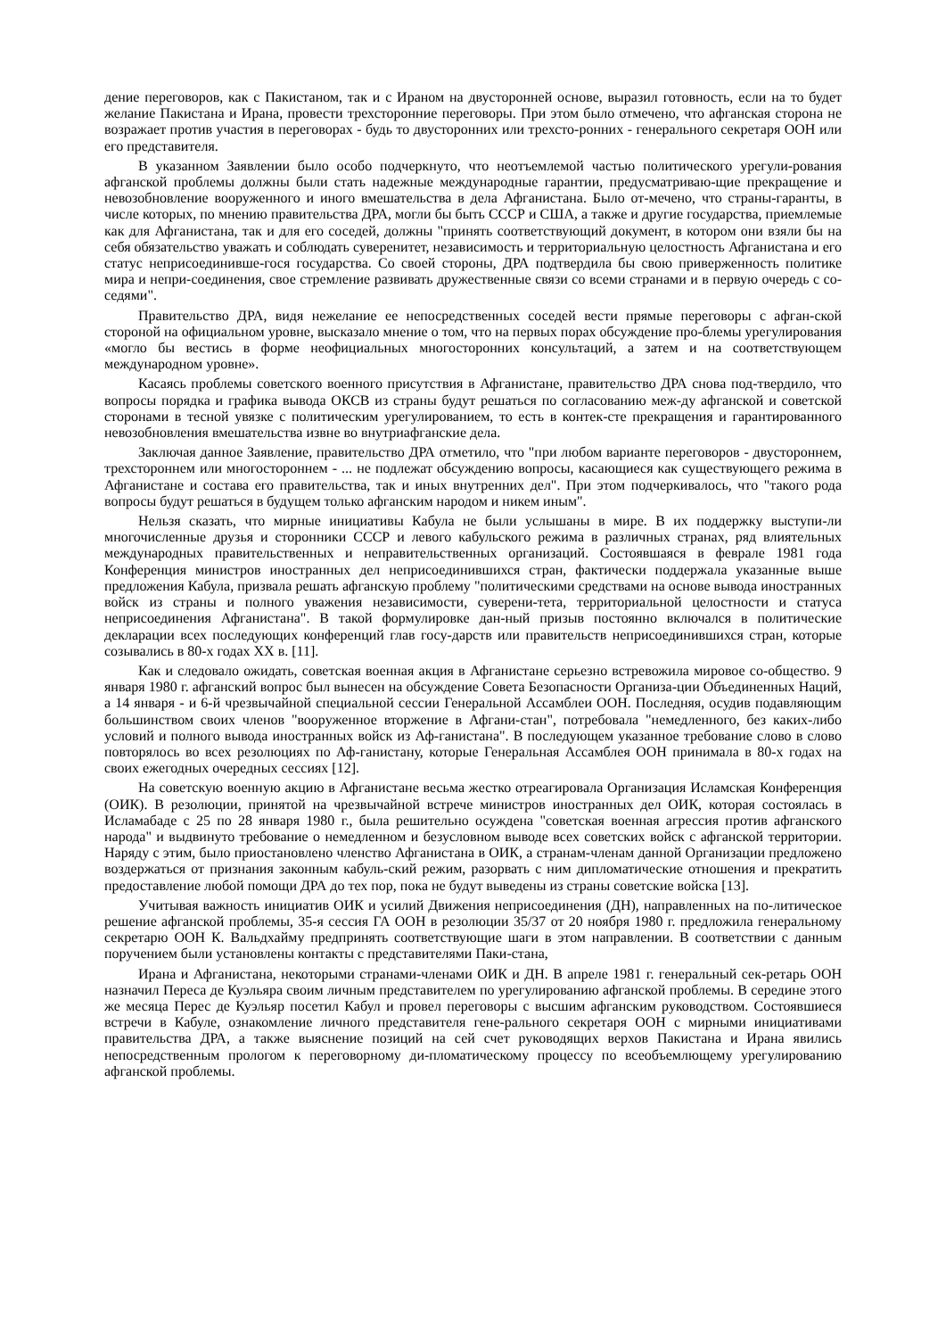дение переговоров, как с Пакистаном, так и с Ираном на двусторонней основе, выразил готовность, если на то будет желание Пакистана и Ирана, провести трехсторонние переговоры. При этом было отмечено, что афганская сторона не возражает против участия в переговорах - будь то двусторонних или трехсто-ронних - генерального секретаря ООН или его представителя.
В указанном Заявлении было особо подчеркнуто, что неотъемлемой частью политического урегули-рования афганской проблемы должны были стать надежные международные гарантии, предусматриваю-щие прекращение и невозобновление вооруженного и иного вмешательства в дела Афганистана. Было от-мечено, что страны-гаранты, в числе которых, по мнению правительства ДРА, могли бы быть СССР и США, а также и другие государства, приемлемые как для Афганистана, так и для его соседей, должны "принять соответствующий документ, в котором они взяли бы на себя обязательство уважать и соблюдать суверенитет, независимость и территориальную целостность Афганистана и его статус неприсоединивше-гося государства. Со своей стороны, ДРА подтвердила бы свою приверженность политике мира и непри-соединения, свое стремление развивать дружественные связи со всеми странами и в первую очередь с со-седями".
Правительство ДРА, видя нежелание ее непосредственных соседей вести прямые переговоры с афган-ской стороной на официальном уровне, высказало мнение о том, что на первых порах обсуждение про-блемы урегулирования «могло бы вестись в форме неофициальных многосторонних консультаций, а затем и на соответствующем международном уровне».
Касаясь проблемы советского военного присутствия в Афганистане, правительство ДРА снова под-твердило, что вопросы порядка и графика вывода ОКСВ из страны будут решаться по согласованию меж-ду афганской и советской сторонами в тесной увязке с политическим урегулированием, то есть в контек-сте прекращения и гарантированного невозобновления вмешательства извне во внутриафганские дела.
Заключая данное Заявление, правительство ДРА отметило, что "при любом варианте переговоров - двустороннем, трехстороннем или многостороннем - ... не подлежат обсуждению вопросы, касающиеся как существующего режима в Афганистане и состава его правительства, так и иных внутренних дел". При этом подчеркивалось, что "такого рода вопросы будут решаться в будущем только афганским народом и никем иным".
Нельзя сказать, что мирные инициативы Кабула не были услышаны в мире. В их поддержку выступи-ли многочисленные друзья и сторонники СССР и левого кабульского режима в различных странах, ряд влиятельных международных правительственных и неправительственных организаций. Состоявшаяся в феврале 1981 года Конференция министров иностранных дел неприсоединившихся стран, фактически поддержала указанные выше предложения Кабула, призвала решать афганскую проблему "политическими средствами на основе вывода иностранных войск из страны и полного уважения независимости, суверени-тета, территориальной целостности и статуса неприсоединения Афганистана". В такой формулировке дан-ный призыв постоянно включался в политические декларации всех последующих конференций глав госу-дарств или правительств неприсоединившихся стран, которые созывались в 80-х годах XX в. [11].
Как и следовало ожидать, советская военная акция в Афганистане серьезно встревожила мировое со-общество. 9 января 1980 г. афганский вопрос был вынесен на обсуждение Совета Безопасности Организа-ции Объединенных Наций, а 14 января - и 6-й чрезвычайной специальной сессии Генеральной Ассамблеи ООН. Последняя, осудив подавляющим большинством своих членов "вооруженное вторжение в Афгани-стан", потребовала "немедленного, без каких-либо условий и полного вывода иностранных войск из Аф-ганистана". В последующем указанное требование слово в слово повторялось во всех резолюциях по Аф-ганистану, которые Генеральная Ассамблея ООН принимала в 80-х годах на своих ежегодных очередных сессиях [12].
На советскую военную акцию в Афганистане весьма жестко отреагировала Организация Исламская Конференция (ОИК). В резолюции, принятой на чрезвычайной встрече министров иностранных дел ОИК, которая состоялась в Исламабаде с 25 по 28 января 1980 г., была решительно осуждена "советская военная агрессия против афганского народа" и выдвинуто требование о немедленном и безусловном выводе всех советских войск с афганской территории. Наряду с этим, было приостановлено членство Афганистана в ОИК, а странам-членам данной Организации предложено воздержаться от признания законным кабуль-ский режим, разорвать с ним дипломатические отношения и прекратить предоставление любой помощи ДРА до тех пор, пока не будут выведены из страны советские войска [13].
Учитывая важность инициатив ОИК и усилий Движения неприсоединения (ДН), направленных на по-литическое решение афганской проблемы, 35-я сессия ГА ООН в резолюции 35/37 от 20 ноября 1980 г. предложила генеральному секретарю ООН К. Вальдхайму предпринять соответствующие шаги в этом направлении. В соответствии с данным поручением были установлены контакты с представителями Паки-стана,
Ирана и Афганистана, некоторыми странами-членами ОИК и ДН. В апреле 1981 г. генеральный сек-ретарь ООН назначил Переса де Куэльяра своим личным представителем по урегулированию афганской проблемы. В середине этого же месяца Перес де Куэльяр посетил Кабул и провел переговоры с высшим афганским руководством. Состоявшиеся встречи в Кабуле, ознакомление личного представителя гене-рального секретаря ООН с мирными инициативами правительства ДРА, а также выяснение позиций на сей счет руководящих верхов Пакистана и Ирана явились непосредственным прологом к переговорному ди-пломатическому процессу по всеобъемлющему урегулированию афганской проблемы.